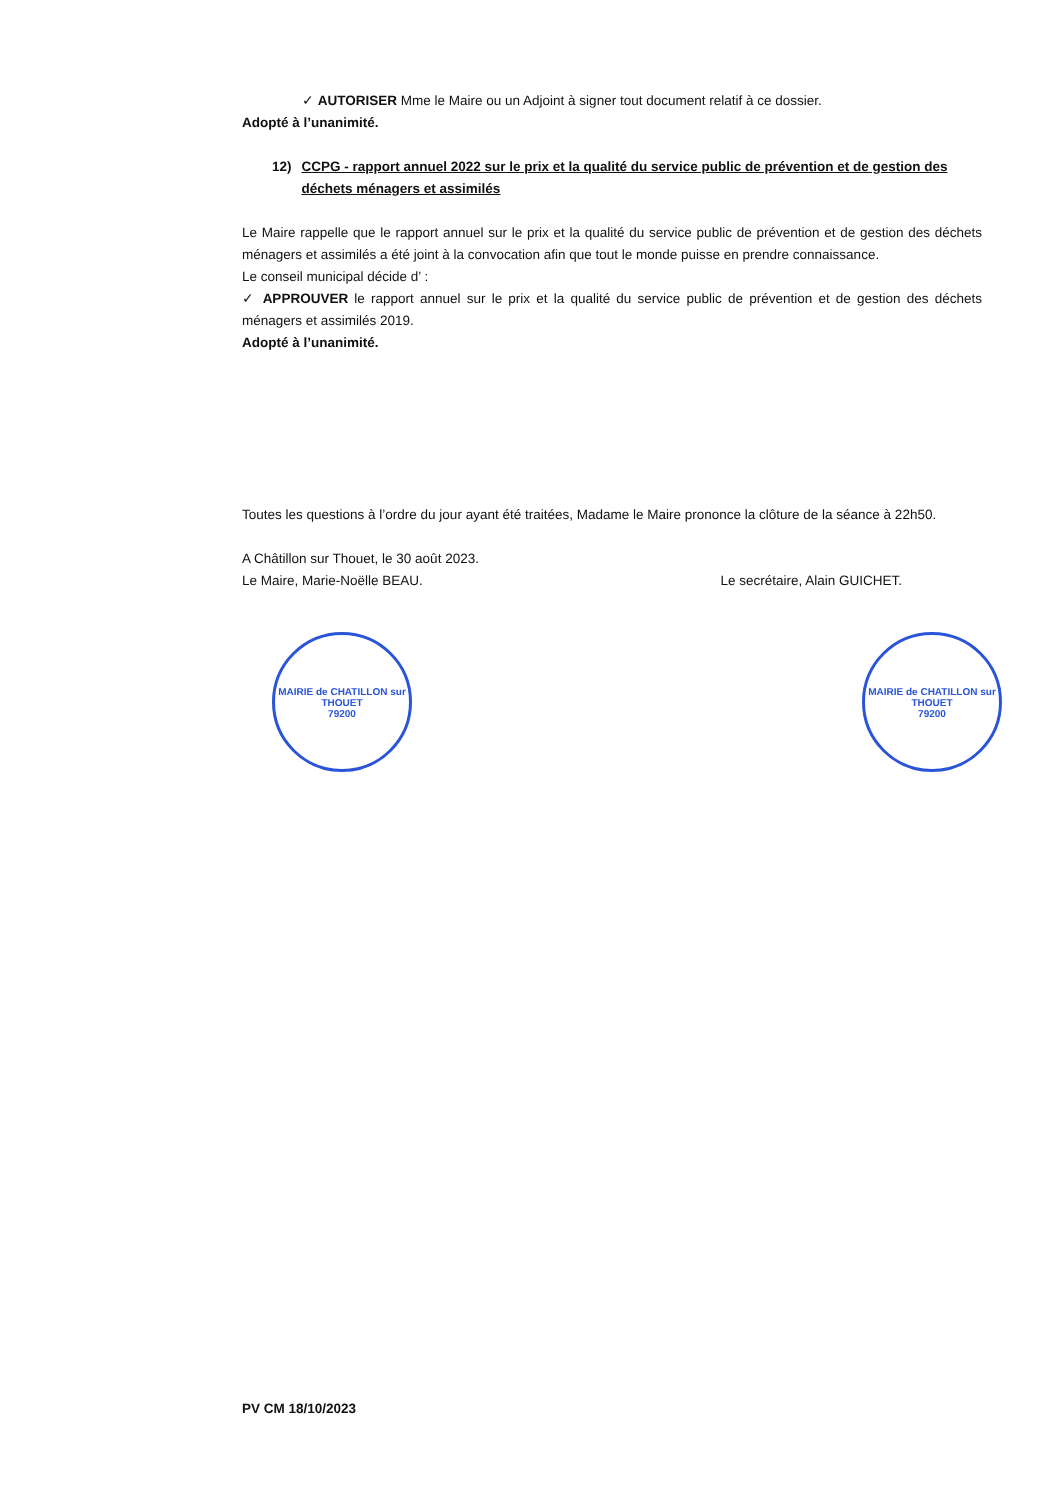✓ AUTORISER Mme le Maire ou un Adjoint à signer tout document relatif à ce dossier.
Adopté à l’unanimité.
12) CCPG - rapport annuel 2022 sur le prix et la qualité du service public de prévention et de gestion des déchets ménagers et assimilés
Le Maire rappelle que le rapport annuel sur le prix et la qualité du service public de prévention et de gestion des déchets ménagers et assimilés a été joint à la convocation afin que tout le monde puisse en prendre connaissance.
Le conseil municipal décide d’ :
✓ APPROUVER le rapport annuel sur le prix et la qualité du service public de prévention et de gestion des déchets ménagers et assimilés 2019.
Adopté à l’unanimité.
Toutes les questions à l’ordre du jour ayant été traitées, Madame le Maire prononce la clôture de la séance à 22h50.
A Châtillon sur Thouet, le 30 août 2023.
Le Maire, Marie-Noëlle BEAU. Le secrétaire, Alain GUICHET.
MAIRIE de CHATILLON sur THOUET
79200
MAIRIE de CHATILLON sur THOUET
79200
PV CM 18/10/2023